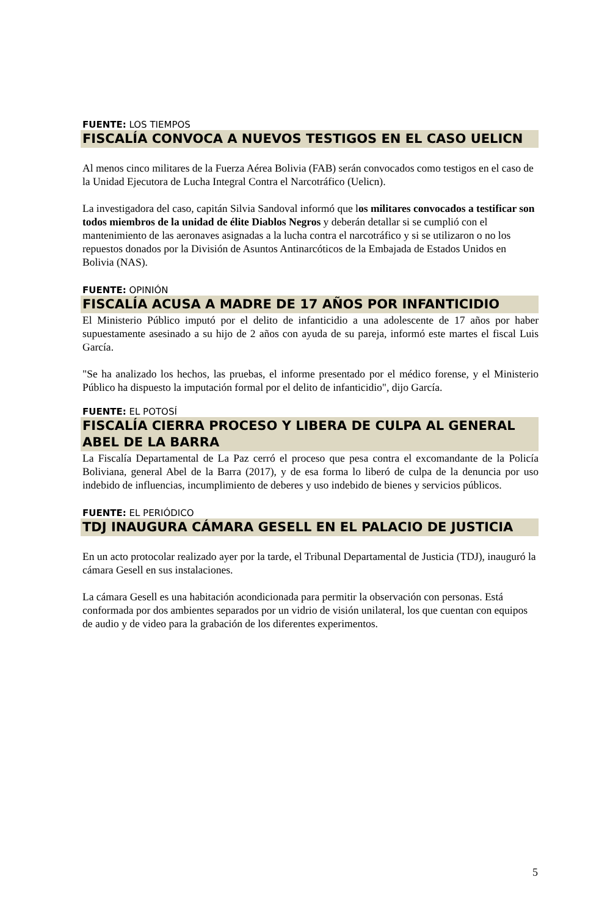FUENTE: LOS TIEMPOS
FISCALÍA CONVOCA A NUEVOS TESTIGOS EN EL CASO UELICN
Al menos cinco militares de la Fuerza Aérea Bolivia (FAB) serán convocados como testigos en el caso de la Unidad Ejecutora de Lucha Integral Contra el Narcotráfico (Uelicn).
La investigadora del caso, capitán Silvia Sandoval informó que los militares convocados a testificar son todos miembros de la unidad de élite Diablos Negros y deberán detallar si se cumplió con el mantenimiento de las aeronaves asignadas a la lucha contra el narcotráfico y si se utilizaron o no los repuestos donados por la División de Asuntos Antinarcóticos de la Embajada de Estados Unidos en Bolivia (NAS).
FUENTE: OPINIÓN
FISCALÍA ACUSA A MADRE DE 17 AÑOS POR INFANTICIDIO
El Ministerio Público imputó por el delito de infanticidio a una adolescente de 17 años por haber supuestamente asesinado a su hijo de 2 años con ayuda de su pareja, informó este martes el fiscal Luis García.
"Se ha analizado los hechos, las pruebas, el informe presentado por el médico forense, y el Ministerio Público ha dispuesto la imputación formal por el delito de infanticidio", dijo García.
FUENTE: EL POTOSÍ
FISCALÍA CIERRA PROCESO Y LIBERA DE CULPA AL GENERAL ABEL DE LA BARRA
La Fiscalía Departamental de La Paz cerró el proceso que pesa contra el excomandante de la Policía Boliviana, general Abel de la Barra (2017), y de esa forma lo liberó de culpa de la denuncia por uso indebido de influencias, incumplimiento de deberes y uso indebido de bienes y servicios públicos.
FUENTE: EL PERIÓDICO
TDJ INAUGURA CÁMARA GESELL EN EL PALACIO DE JUSTICIA
En un acto protocolar realizado ayer por la tarde, el Tribunal Departamental de Justicia (TDJ), inauguró la cámara Gesell en sus instalaciones.
La cámara Gesell es una habitación acondicionada para permitir la observación con personas. Está conformada por dos ambientes separados por un vidrio de visión unilateral, los que cuentan con equipos de audio y de video para la grabación de los diferentes experimentos.
5